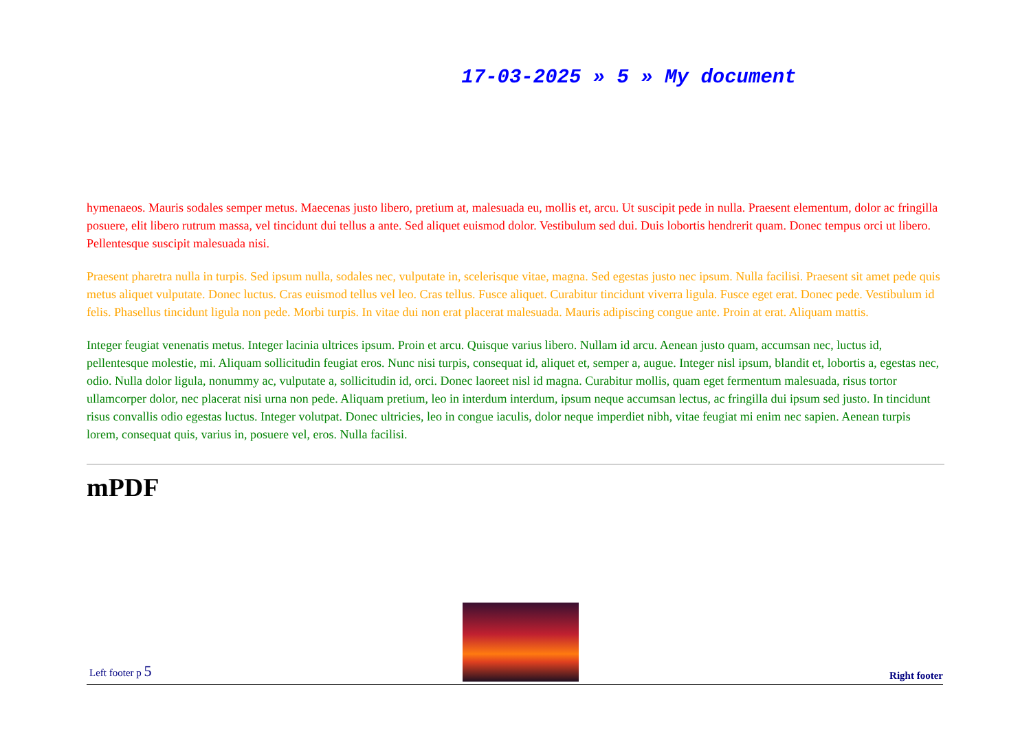17-03-2025 » 5 » My document
hymenaeos. Mauris sodales semper metus. Maecenas justo libero, pretium at, malesuada eu, mollis et, arcu. Ut suscipit pede in nulla. Praesent elementum, dolor ac fringilla posuere, elit libero rutrum massa, vel tincidunt dui tellus a ante. Sed aliquet euismod dolor. Vestibulum sed dui. Duis lobortis hendrerit quam. Donec tempus orci ut libero. Pellentesque suscipit malesuada nisi.
Praesent pharetra nulla in turpis. Sed ipsum nulla, sodales nec, vulputate in, scelerisque vitae, magna. Sed egestas justo nec ipsum. Nulla facilisi. Praesent sit amet pede quis metus aliquet vulputate. Donec luctus. Cras euismod tellus vel leo. Cras tellus. Fusce aliquet. Curabitur tincidunt viverra ligula. Fusce eget erat. Donec pede. Vestibulum id felis. Phasellus tincidunt ligula non pede. Morbi turpis. In vitae dui non erat placerat malesuada. Mauris adipiscing congue ante. Proin at erat. Aliquam mattis.
Integer feugiat venenatis metus. Integer lacinia ultrices ipsum. Proin et arcu. Quisque varius libero. Nullam id arcu. Aenean justo quam, accumsan nec, luctus id, pellentesque molestie, mi. Aliquam sollicitudin feugiat eros. Nunc nisi turpis, consequat id, aliquet et, semper a, augue. Integer nisl ipsum, blandit et, lobortis a, egestas nec, odio. Nulla dolor ligula, nonummy ac, vulputate a, sollicitudin id, orci. Donec laoreet nisl id magna. Curabitur mollis, quam eget fermentum malesuada, risus tortor ullamcorper dolor, nec placerat nisi urna non pede. Aliquam pretium, leo in interdum interdum, ipsum neque accumsan lectus, ac fringilla dui ipsum sed justo. In tincidunt risus convallis odio egestas luctus. Integer volutpat. Donec ultricies, leo in congue iaculis, dolor neque imperdiet nibh, vitae feugiat mi enim nec sapien. Aenean turpis lorem, consequat quis, varius in, posuere vel, eros. Nulla facilisi.
mPDF
Left footer p 5
Right footer